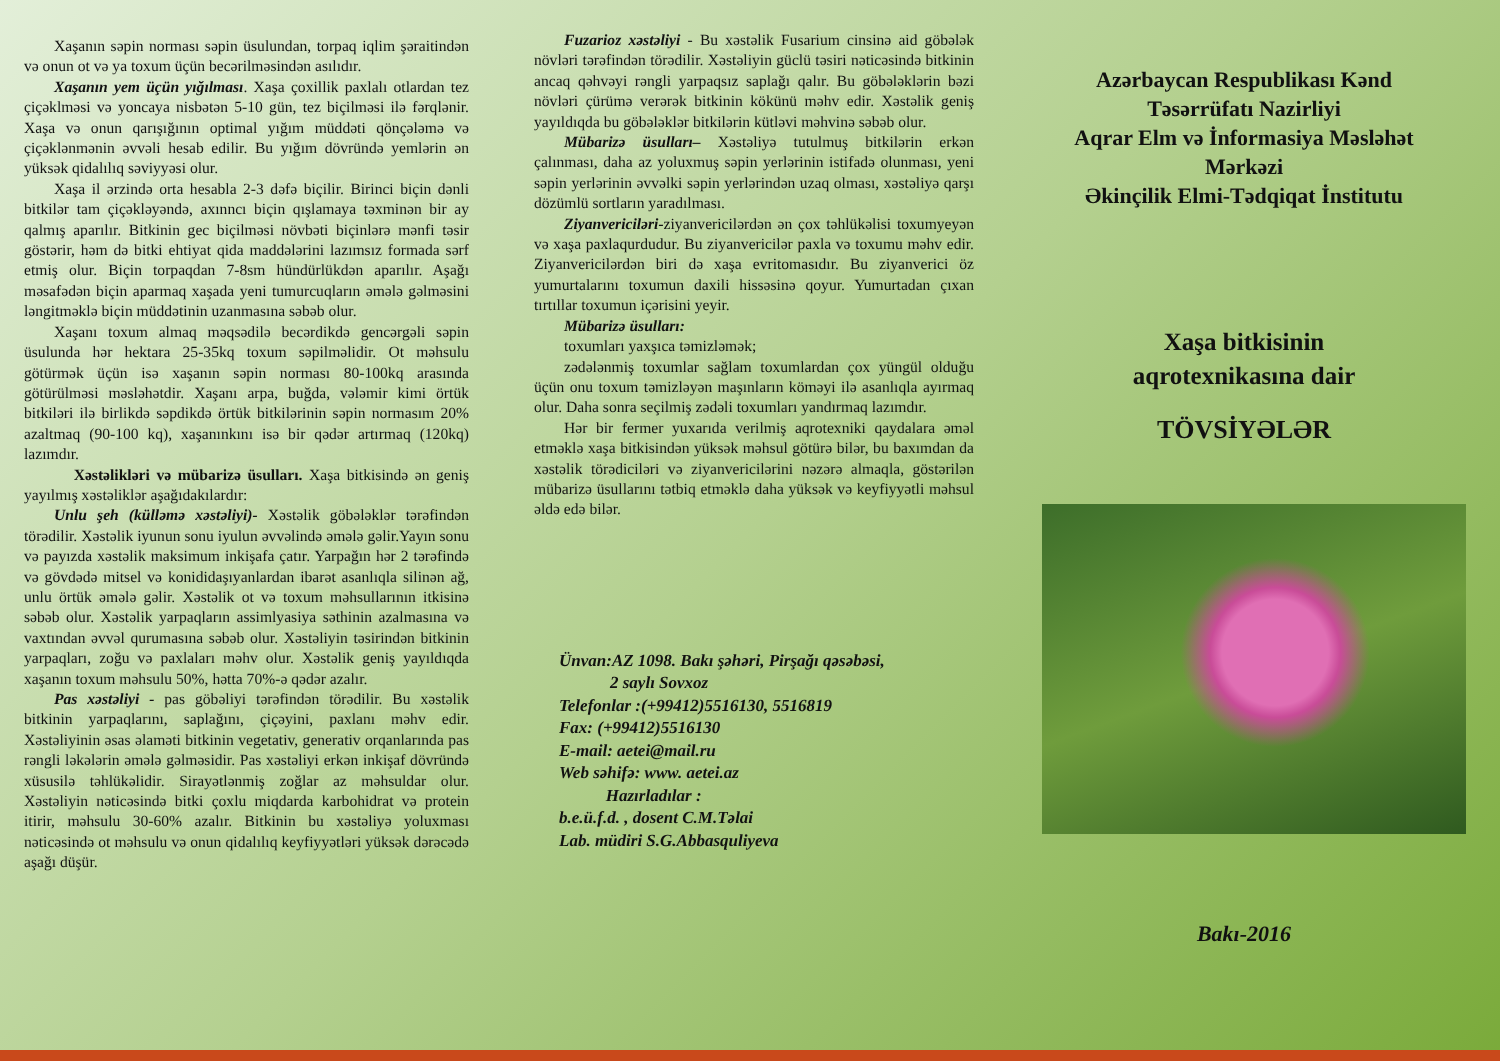Xaşanın səpin norması səpin üsulundan, torpaq iqlim şəraitindən və onun ot və ya toxum üçün becərilməsindən asılıdır.
Xaşanın yem üçün yığılması. Xaşa çoxillik paxlalı otlardan tez çiçəklməsi və yoncaya nisbətən 5-10 gün, tez biçilməsi ilə fərqlənir. Xaşa və onun qarışığının optimal yığım müddəti qönçələmə və çiçəklənmənin əvvəli hesab edilir. Bu yığım dövründə yemlərin ən yüksək qidalılıq səviyyəsi olur.
Xaşa il ərzində orta hesabla 2-3 dəfə biçilir. Birinci biçin dənli bitkilər tam çiçəkləyəndə, axınncı biçin qışlamaya təxminən bir ay qalmış aparılır. Bitkinin gec biçilməsi növbəti biçinlərə mənfi təsir göstərir, həm də bitki ehtiyat qida maddələrini lazımsız formada sərf etmiş olur. Biçin torpaqdan 7-8sm hündürlükdən aparılır. Aşağı məsafədən biçin aparmaq xaşada yeni tumurcuqların əmələ gəlməsini ləngitməklə biçin müddətinin uzanmasına səbəb olur.
Xaşanı toxum almaq məqsədilə becərdikdə gencərgəli səpin üsulunda hər hektara 25-35kq toxum səpilməlidir. Ot məhsulu götürmək üçün isə xaşanın səpin norması 80-100kq arasında götürülməsi məsləhətdir. Xaşanı arpa, buğda, vələmir kimi örtük bitkiləri ilə birlikdə səpdikdə örtük bitkilərinin səpin normasım 20% azaltmaq (90-100 kq), xaşanınkını isə bir qədər artırmaq (120kq) lazımdır.
Xəstəlikləri və mübarizə üsulları. Xaşa bitkisində ən geniş yayılmış xəstəliklər aşağıdakılardır:
Unlu şeh (külləmə xəstəliyi)- Xəstəlik göbələklər tərəfindən törədilir. Xəstəlik iyunun sonu iyulun əvvəlində əmələ gəlir.Yayın sonu və payızda xəstəlik maksimum inkişafa çatır. Yarpağın hər 2 tərəfində və gövdədə mitsel və konididaşıyanlardan ibarət asanlıqla silinən ağ, unlu örtük əmələ gəlir. Xəstəlik ot və toxum məhsullarının itkisinə səbəb olur. Xəstəlik yarpaqların assimlyasiya səthinin azalmasına və vaxtından əvvəl qurumasına səbəb olur. Xəstəliyin təsirindən bitkinin yarpaqları, zoğu və paxlaları məhv olur. Xəstəlik geniş yayıldıqda xaşanın toxum məhsulu 50%, hətta 70%-ə qədər azalır.
Pas xəstəliyi - pas göbəliyi tərəfindən törədilir. Bu xəstəlik bitkinin yarpaqlarını, saplağını, çiçəyini, paxlanı məhv edir. Xəstəliyinin əsas əlaməti bitkinin vegetativ, generativ orqanlarında pas rəngli ləkələrin əmələ gəlməsidir. Pas xəstəliyi erkən inkişaf dövründə xüsusilə təhlükəlidir. Sirayətlənmiş zoğlar az məhsuldar olur. Xəstəliyin nəticəsində bitki çoxlu miqdarda karbohidrat və protein itirir, məhsulu 30-60% azalır. Bitkinin bu xəstəliyə yoluxması nəticəsində ot məhsulu və onun qidalılıq keyfiyyətləri yüksək dərəcədə aşağı düşür.
Fuzarioz xəstəliyi - Bu xəstəlik Fusarium cinsinə aid göbələk növləri tərəfindən törədilir. Xəstəliyin güclü təsiri nəticəsində bitkinin ancaq qəhvəyi rəngli yarpaqsız saplağı qalır. Bu göbələklərin bəzi növləri çürümə verərək bitkinin kökünü məhv edir. Xəstəlik geniş yayıldıqda bu göbələklər bitkilərin kütləvi məhvinə səbəb olur.
Mübarizə üsulları– Xəstəliyə tutulmuş bitkilərin erkən çalınması, daha az yoluxmuş səpin yerlərinin istifadə olunması, yeni səpin yerlərinin əvvəlki səpin yerlərindən uzaq olması, xəstəliyə qarşı dözümlü sortların yaradılması.
Ziyanvericiləri-ziyanvericilərdən ən çox təhlükəlisi toxumyeyən və xaşa paxlaqurdudur. Bu ziyanvericilər paxla və toxumu məhv edir. Ziyanvericilərdən biri də xaşa evritomasıdır. Bu ziyanverici öz yumurtalarını toxumun daxili hissəsinə qoyur. Yumurtadan çıxan tırtıllar toxumun içərisini yeyir.
Mübarizə üsulları:
toxumları yaxşıca təmizləmək;
zədələnmiş toxumlar sağlam toxumlardan çox yüngül olduğu üçün onu toxum təmizləyən maşınların köməyi ilə asanlıqla ayırmaq olur. Daha sonra seçilmiş zədəli toxumları yandırmaq lazımdır.
Hər bir fermer yuxarıda verilmiş aqrotexniki qaydalara əməl etməklə xaşa bitkisindən yüksək məhsul götürə bilər, bu baxımdan da xəstəlik törədiciləri və ziyanvericilərini nəzərə almaqla, göstərilən mübarizə üsullarını tətbiq etməklə daha yüksək və keyfiyyətli məhsul əldə edə bilər.
Ünvan:AZ 1098. Bakı şəhəri, Pirşağı qəsəbəsi,
2 saylı Sovxoz
Telefonlar :(+99412)5516130, 5516819
Fax: (+99412)5516130
E-mail: aetei@mail.ru
Web səhifə: www. aetei.az
Hazırladılar :
b.e.ü.f.d. , dosent C.M.Təlai
Lab. müdiri S.G.Abbasquliyeva
Azərbaycan Respublikası Kənd
Təsərrüfatı Nazirliyi
Aqrar Elm və İnformasiya Məsləhət
Mərkəzi
Əkinçilik Elmi-Tədqiqat İnstitutu
Xaşa bitkisinin
aqrotexnikasına dair
TÖVSİYƏLƏR
Bakı-2016